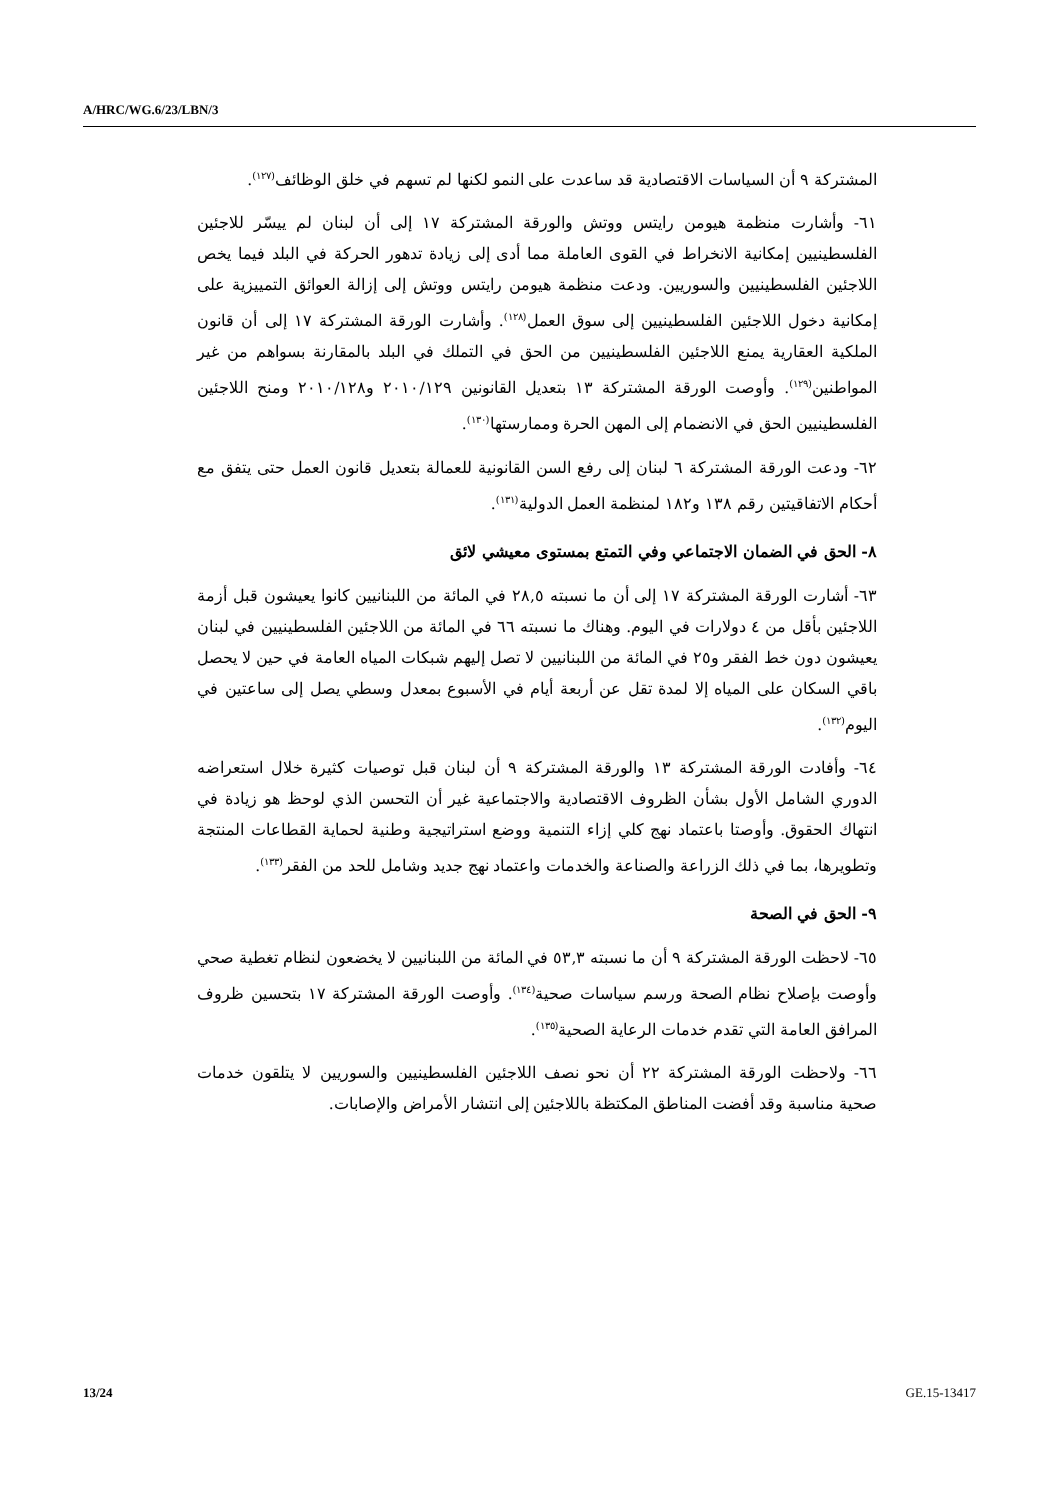A/HRC/WG.6/23/LBN/3
المشتركة ٩ أن السياسات الاقتصادية قد ساعدت على النمو لكنها لم تسهم في خلق الوظائف<sup>(١٢٧)</sup>.
٦١- وأشارت منظمة هيومن رايتس ووتش والورقة المشتركة ١٧ إلى أن لبنان لم ييسّر للاجئين الفلسطينيين إمكانية الانخراط في القوى العاملة مما أدى إلى زيادة تدهور الحركة في البلد فيما يخص اللاجئين الفلسطينيين والسوريين. ودعت منظمة هيومن رايتس ووتش إلى إزالة العوائق التمييزية على إمكانية دخول اللاجئين الفلسطينيين إلى سوق العمل<sup>(١٢٨)</sup>. وأشارت الورقة المشتركة ١٧ إلى أن قانون الملكية العقارية يمنع اللاجئين الفلسطينيين من الحق في التملك في البلد بالمقارنة بسواهم من غير المواطنين<sup>(١٢٩)</sup>. وأوصت الورقة المشتركة ١٣ بتعديل القانونين ٢٠١٠/١٢٩ و٢٠١٠/١٢٨ ومنح اللاجئين الفلسطينيين الحق في الانضمام إلى المهن الحرة وممارستها<sup>(١٣٠)</sup>.
٦٢- ودعت الورقة المشتركة ٦ لبنان إلى رفع السن القانونية للعمالة بتعديل قانون العمل حتى يتفق مع أحكام الاتفاقيتين رقم ١٣٨ و١٨٢ لمنظمة العمل الدولية<sup>(١٣١)</sup>.
٨- الحق في الضمان الاجتماعي وفي التمتع بمستوى معيشي لائق
٦٣- أشارت الورقة المشتركة ١٧ إلى أن ما نسبته ٢٨,٥ في المائة من اللبنانيين كانوا يعيشون قبل أزمة اللاجئين بأقل من ٤ دولارات في اليوم. وهناك ما نسبته ٦٦ في المائة من اللاجئين الفلسطينيين في لبنان يعيشون دون خط الفقر و٢٥ في المائة من اللبنانيين لا تصل إليهم شبكات المياه العامة في حين لا يحصل باقي السكان على المياه إلا لمدة تقل عن أربعة أيام في الأسبوع بمعدل وسطي يصل إلى ساعتين في اليوم<sup>(١٣٢)</sup>.
٦٤- وأفادت الورقة المشتركة ١٣ والورقة المشتركة ٩ أن لبنان قبل توصيات كثيرة خلال استعراضه الدوري الشامل الأول بشأن الظروف الاقتصادية والاجتماعية غير أن التحسن الذي لوحظ هو زيادة في انتهاك الحقوق. وأوصتا باعتماد نهج كلي إزاء التنمية ووضع استراتيجية وطنية لحماية القطاعات المنتجة وتطويرها، بما في ذلك الزراعة والصناعة والخدمات واعتماد نهج جديد وشامل للحد من الفقر<sup>(١٣٣)</sup>.
٩- الحق في الصحة
٦٥- لاحظت الورقة المشتركة ٩ أن ما نسبته ٥٣,٣ في المائة من اللبنانيين لا يخضعون لنظام تغطية صحي وأوصت بإصلاح نظام الصحة ورسم سياسات صحية<sup>(١٣٤)</sup>. وأوصت الورقة المشتركة ١٧ بتحسين ظروف المرافق العامة التي تقدم خدمات الرعاية الصحية<sup>(١٣٥)</sup>.
٦٦- ولاحظت الورقة المشتركة ٢٢ أن نحو نصف اللاجئين الفلسطينيين والسوريين لا يتلقون خدمات صحية مناسبة وقد أفضت المناطق المكتظة باللاجئين إلى انتشار الأمراض والإصابات.
13/24 GE.15-13417